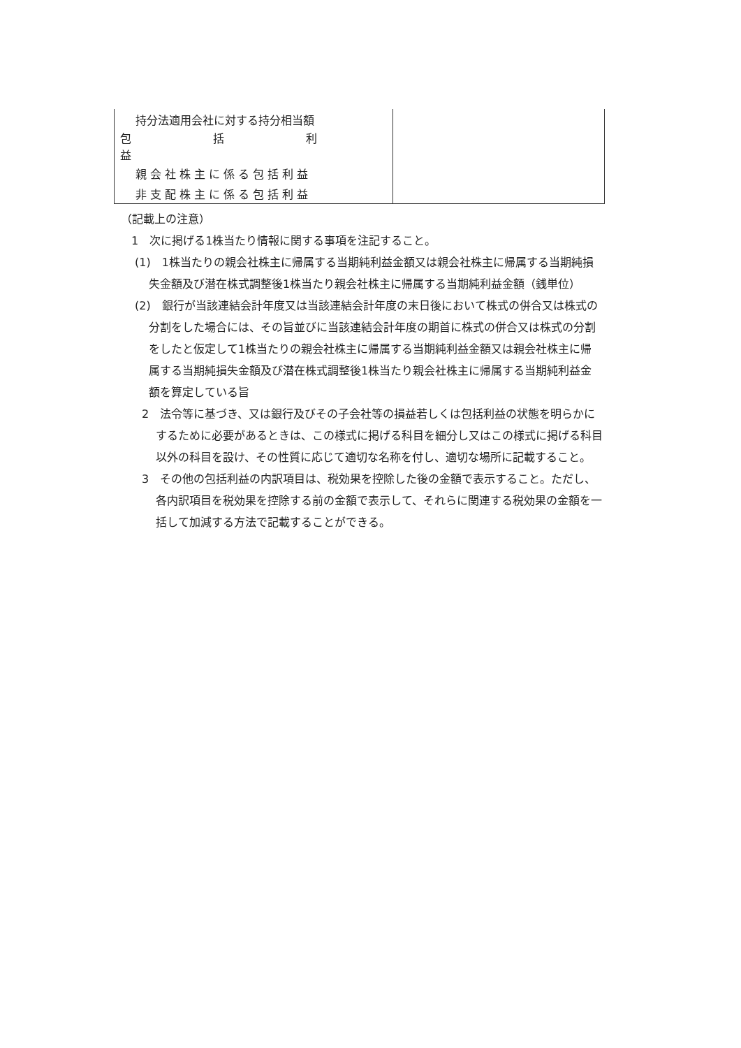| 持分法適用会社に対する持分相当額 | |
| 包括利益 | |
| 親会社株主に係る包括利益 | |
| 非支配株主に係る包括利益 | |
（記載上の注意）
1　次に掲げる1株当たり情報に関する事項を注記すること。
(1)　1株当たりの親会社株主に帰属する当期純利益金額又は親会社株主に帰属する当期純損失金額及び潜在株式調整後1株当たり親会社株主に帰属する当期純利益金額（銭単位）
(2)　銀行が当該連結会計年度又は当該連結会計年度の末日後において株式の併合又は株式の分割をした場合には、その旨並びに当該連結会計年度の期首に株式の併合又は株式の分割をしたと仮定して1株当たりの親会社株主に帰属する当期純利益金額又は親会社株主に帰属する当期純損失金額及び潜在株式調整後1株当たり親会社株主に帰属する当期純利益金額を算定している旨
2　法令等に基づき、又は銀行及びその子会社等の損益若しくは包括利益の状態を明らかにするために必要があるときは、この様式に掲げる科目を細分し又はこの様式に掲げる科目以外の科目を設け、その性質に応じて適切な名称を付し、適切な場所に記載すること。
3　その他の包括利益の内訳項目は、税効果を控除した後の金額で表示すること。ただし、各内訳項目を税効果を控除する前の金額で表示して、それらに関連する税効果の金額を一括して加減する方法で記載することができる。